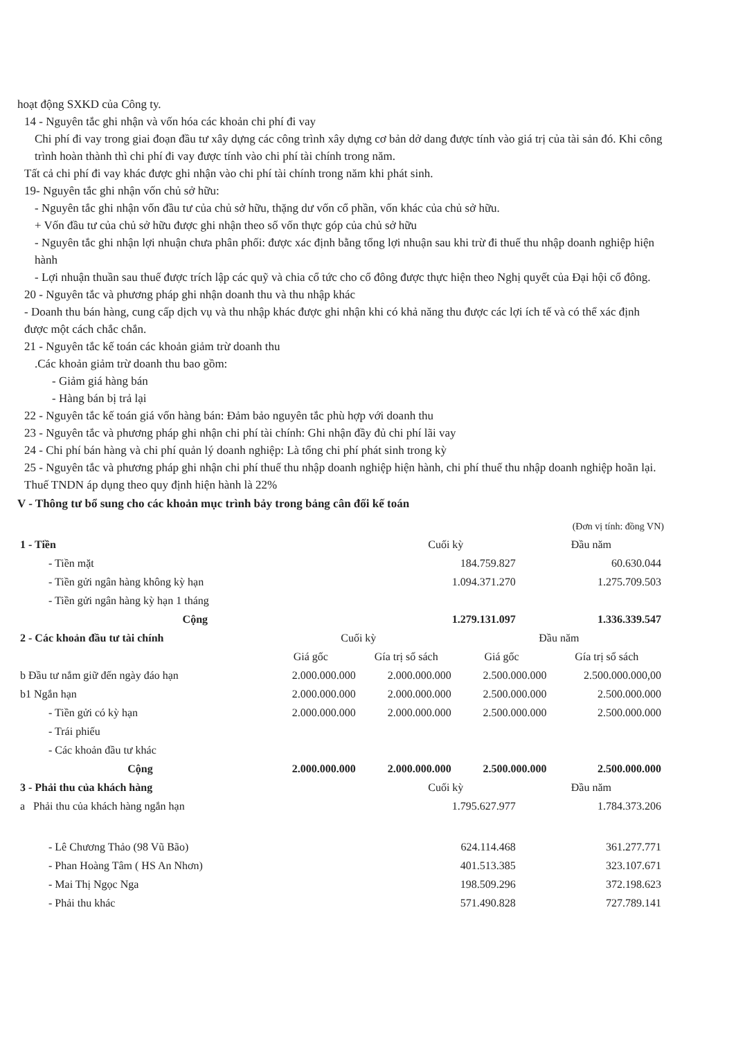hoạt động SXKD của Công ty.
14 - Nguyên tắc ghi nhận và vốn hóa các khoản chi phí đi vay
Chi phí đi vay trong giai đoạn đầu tư xây dựng các công trình xây dựng cơ bản dở dang được tính vào giá trị của tài sản đó. Khi công trình hoàn thành thì chi phí đi vay được tính vào chi phí tài chính trong năm.
Tất cả chi phí đi vay khác được ghi nhận vào chi phí tài chính trong năm khi phát sinh.
19- Nguyên tắc ghi nhận vốn chủ sở hữu:
- Nguyên tắc ghi nhận vốn đầu tư của chủ sở hữu, thặng dư vốn cổ phần, vốn khác của chủ sở hữu.
+ Vốn đầu tư của chủ sở hữu được ghi nhận theo số vốn thực góp của chủ sở hữu
- Nguyên tắc ghi nhận lợi nhuận chưa phân phối: được xác định bằng tổng lợi nhuận sau khi trừ đi thuế thu nhập doanh nghiệp hiện hành
- Lợi nhuận thuần sau thuế được trích lập các quỹ và chia cổ tức cho cổ đông được thực hiện theo Nghị quyết của Đại hội cổ đông.
20 - Nguyên tắc và phương pháp ghi nhận doanh thu và thu nhập khác
- Doanh thu bán hàng, cung cấp dịch vụ và thu nhập khác được ghi nhận khi có khả năng thu được các lợi ích tế và có thể xác định được một cách chắc chắn.
21 - Nguyên tắc kế toán các khoản giảm trừ doanh thu
.Các khoản giảm trừ doanh thu bao gồm:
- Giảm giá hàng bán
- Hàng bán bị trả lại
22 - Nguyên tắc kế toán giá vốn hàng bán: Đảm bảo nguyên tắc phù hợp với doanh thu
23 - Nguyên tắc và phương pháp ghi nhận chi phí tài chính: Ghi nhận đầy đủ chi phí lãi vay
24 - Chi phí bán hàng và chi phí quản lý doanh nghiệp: Là tổng chi phí phát sinh trong kỳ
25 - Nguyên tắc và phương pháp ghi nhận chi phí thuế thu nhập doanh nghiệp hiện hành, chi phí thuế thu nhập doanh nghiệp hoãn lại. Thuế TNDN áp dụng theo quy định hiện hành là 22%
V - Thông tư bổ sung cho các khoản mục trình bảy trong bảng cân đối kế toán
(Đơn vị tính: đồng VN)
| 1 - Tiền | Cuối kỳ | Đầu năm |
| - Tiền mặt | 184.759.827 | 60.630.044 |
| - Tiền gửi ngân hàng không kỳ hạn | 1.094.371.270 | 1.275.709.503 |
| - Tiền gửi ngân hàng kỳ hạn 1 tháng | | |
| Cộng | 1.279.131.097 | 1.336.339.547 |
| 2 - Các khoản đầu tư tài chính | Cuối kỳ | | Đầu năm | |
| | Giá gốc | Gía trị sổ sách | Giá gốc | Gía trị sổ sách |
| b Đầu tư nắm giữ đến ngày đáo hạn | 2.000.000.000 | 2.000.000.000 | 2.500.000.000 | 2.500.000.000,00 |
| b1 Ngắn hạn | 2.000.000.000 | 2.000.000.000 | 2.500.000.000 | 2.500.000.000 |
| - Tiền gửi có kỳ hạn | 2.000.000.000 | 2.000.000.000 | 2.500.000.000 | 2.500.000.000 |
| - Trái phiếu | | | | |
| - Các khoản đầu tư khác | | | | |
| Cộng | 2.000.000.000 | 2.000.000.000 | 2.500.000.000 | 2.500.000.000 |
| 3 - Phải thu của khách hàng | Cuối kỳ | Đầu năm |
| a Phải thu của khách hàng ngắn hạn | 1.795.627.977 | 1.784.373.206 |
| - Lê Chương Thảo (98 Vũ Bão) | 624.114.468 | 361.277.771 |
| - Phan Hoàng Tâm ( HS An Nhơn) | 401.513.385 | 323.107.671 |
| - Mai Thị Ngọc Nga | 198.509.296 | 372.198.623 |
| - Phải thu khác | 571.490.828 | 727.789.141 |